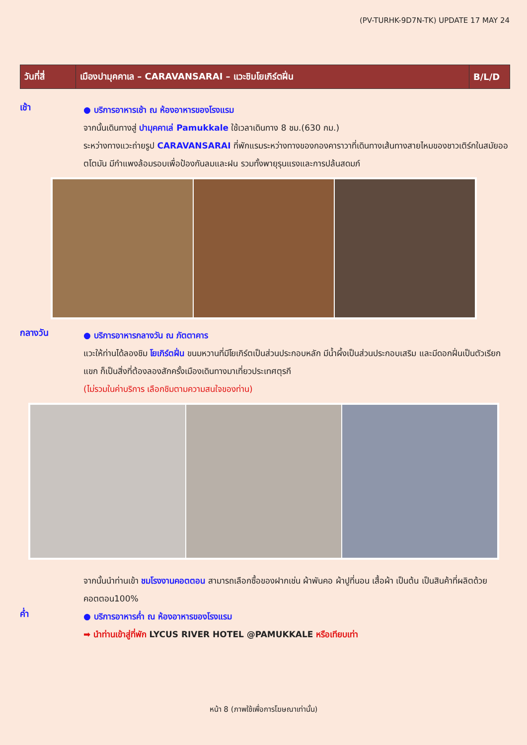(PV-TURHK-9D7N-TK) UPDATE 17 MAY 24
| วันที่สี่ | เมืองปามุคคาเล – CARAVANSARAI – แวะชิมโยเกิร์ตฝิ่น | B/L/D |
เช้า
● บริการอาหารเช้า ณ ห้องอาหารของโรงแรม
จากนั้นเดินทางสู่ ปามุคคาเล่ Pamukkale ใช้เวลาเดินทาง 8 ชม.(630 กม.)
ระหว่างทางแวะถ่ายรูป CARAVANSARAI ที่พักแรมระหว่างทางของกองคาราวาที่เดินทางเส้นทางสายไหมของชาวเติร์กในสมัยออตโตมัน มีกำแพงล้อมรอบเพื่อป้องกันลมและฝน รวมทั้งพายุรุนแรงและการปล้นสดมภ์
กลางวัน
● บริการอาหารกลางวัน ณ ภัตตาคาร
แวะให้ท่านได้ลองชิม โยเกิร์ตฝิ่น ขนมหวานที่มีโยเกิร์ตเป็นส่วนประกอบหลัก มีน้ำผึ้งเป็นส่วนประกอบเสริม และมีดอกฝิ่นเป็นตัวเรียกแขก ก็เป็นสิ่งที่ต้องลองสักครั้งเมืองเดินทางมาเที่ยวประเทศตุรกี
(ไม่รวมในค่าบริการ เลือกชิมตามความสนใจของท่าน)
จากนั้นนำท่านเข้า ชมโรงงานคอตตอน สามารถเลือกซื้อของฝากเช่น ผ้าพันคอ ผ้าปูที่นอน เสื้อผ้า เป็นต้น เป็นสินค้าที่ผลิตด้วยคอตตอน100%
ค่ำ
● บริการอาหารค่ำ ณ ห้องอาหารของโรงแรม
➡ นำท่านเข้าสู่ที่พัก LYCUS RIVER HOTEL @PAMUKKALE หรือเทียบเท่า
หน้า 8 (ภาพใช้เพื่อการโฆษณาเท่านั้น)